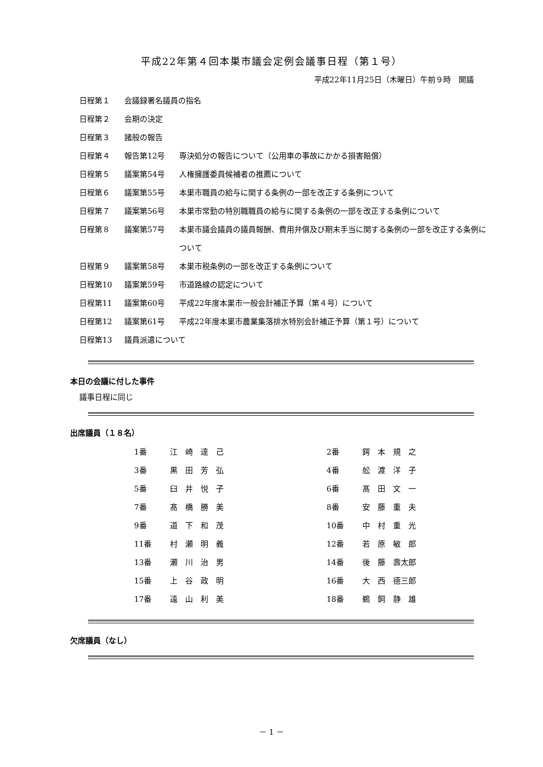平成22年第４回本巣市議会定例会議事日程（第１号）
平成22年11月25日（木曜日）午前９時　開議
| 日程第１ | 会議録署名議員の指名 | |
| 日程第２ | 会期の決定 | |
| 日程第３ | 諸般の報告 | |
| 日程第４ | 報告第12号 | 専決処分の報告について（公用車の事故にかかる損害賠償） |
| 日程第５ | 議案第54号 | 人権擁護委員候補者の推薦について |
| 日程第６ | 議案第55号 | 本巣市職員の給与に関する条例の一部を改正する条例について |
| 日程第７ | 議案第56号 | 本巣市常勤の特別職職員の給与に関する条例の一部を改正する条例について |
| 日程第８ | 議案第57号 | 本巣市議会議員の議員報酬、費用弁償及び期末手当に関する条例の一部を改正する条例について |
| 日程第９ | 議案第58号 | 本巣市税条例の一部を改正する条例について |
| 日程第10 | 議案第59号 | 市道路線の認定について |
| 日程第11 | 議案第60号 | 平成22年度本巣市一般会計補正予算（第４号）について |
| 日程第12 | 議案第61号 | 平成22年度本巣市農業集落排水特別会計補正予算（第１号）について |
| 日程第13 | 議員派遣について | |
本日の会議に付した事件
議事日程に同じ
出席議員（１８名）
| 1番 | 江 崎 達 己 | 2番 | 鍔 本 規 之 |
| 3番 | 黒 田 芳 弘 | 4番 | 舩 渡 洋 子 |
| 5番 | 臼 井 悦 子 | 6番 | 髙 田 文 一 |
| 7番 | 髙 橋 勝 美 | 8番 | 安 藤 重 夫 |
| 9番 | 道 下 和 茂 | 10番 | 中 村 重 光 |
| 11番 | 村 瀬 明 義 | 12番 | 若 原 敏 郎 |
| 13番 | 瀬 川 治 男 | 14番 | 後 藤 壽太郎 |
| 15番 | 上 谷 政 明 | 16番 | 大 西 德三郎 |
| 17番 | 遠 山 利 美 | 18番 | 鵜 飼 静 雄 |
欠席議員（なし）
－ 1 －